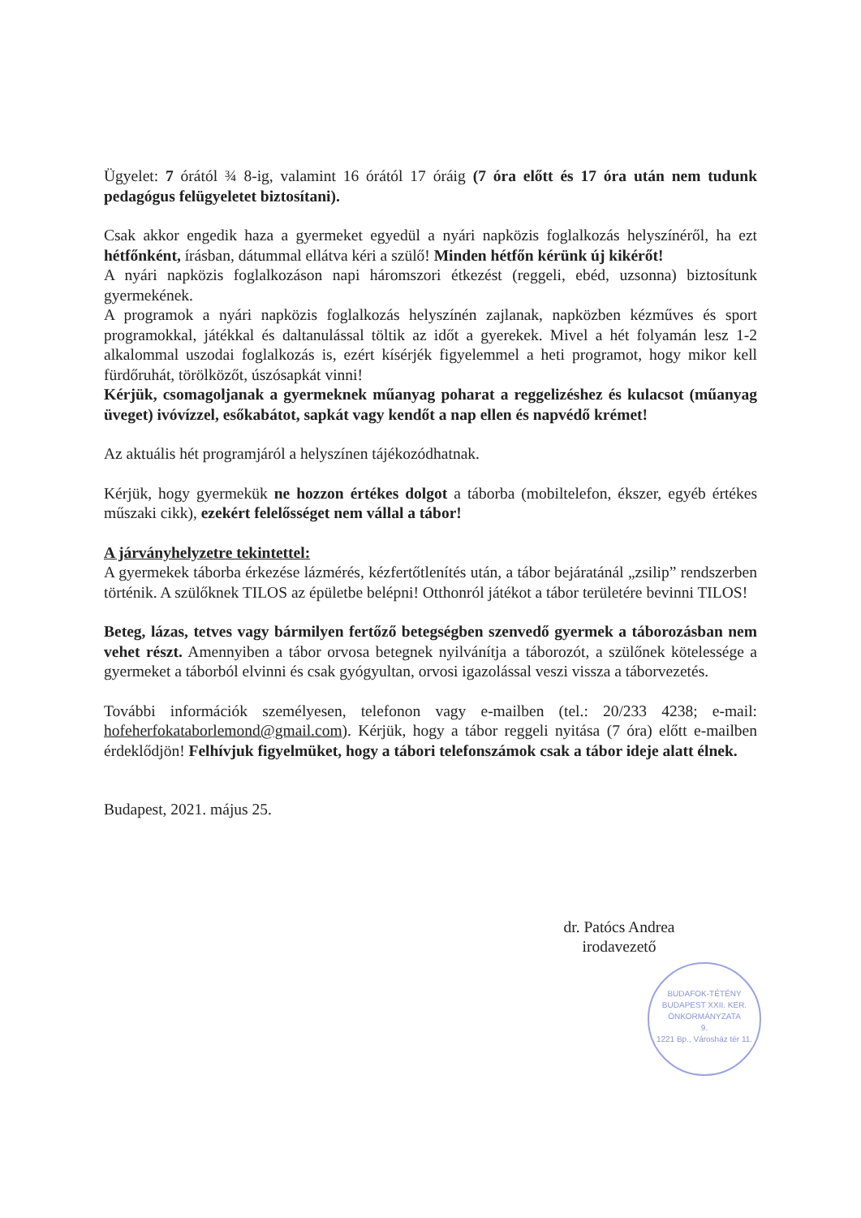Ügyelet: 7 órától ¾ 8-ig, valamint 16 órától 17 óráig (7 óra előtt és 17 óra után nem tudunk pedagógus felügyeletet biztosítani).
Csak akkor engedik haza a gyermeket egyedül a nyári napközis foglalkozás helyszínéről, ha ezt hétfőnként, írásban, dátummal ellátva kéri a szülő! Minden hétfőn kérünk új kikérőt!
A nyári napközis foglalkozáson napi háromszori étkezést (reggeli, ebéd, uzsonna) biztosítunk gyermekének.
A programok a nyári napközis foglalkozás helyszínén zajlanak, napközben kézműves és sport programokkal, játékkal és daltanulással töltik az időt a gyerekek. Mivel a hét folyamán lesz 1-2 alkalommal uszodai foglalkozás is, ezért kísérjék figyelemmel a heti programot, hogy mikor kell fürdőruhát, törölközőt, úszósapkát vinni!
Kérjük, csomagoljanak a gyermeknek műanyag poharat a reggelizéshez és kulacsot (műanyag üveget) ivóvízzel, esőkabátot, sapkát vagy kendőt a nap ellen és napvédő krémet!
Az aktuális hét programjáról a helyszínen tájékozódhatnak.
Kérjük, hogy gyermekük ne hozzon értékes dolgot a táborba (mobiltelefon, ékszer, egyéb értékes műszaki cikk), ezekért felelősséget nem vállal a tábor!
A járványhelyzetre tekintettel:
A gyermekek táborba érkezése lázmérés, kézfertőtlenítés után, a tábor bejáratánál „zsilip” rendszerben történik. A szülőknek TILOS az épületbe belépni! Otthonról játékot a tábor területére bevinni TILOS!
Beteg, lázas, tetves vagy bármilyen fertőző betegségben szenvedő gyermek a táborozásban nem vehet részt. Amennyiben a tábor orvosa betegnek nyilvánítja a táborozót, a szülőnek kötelessége a gyermeket a táborból elvinni és csak gyógyultan, orvosi igazolással veszi vissza a táborvezetés.
További információk személyesen, telefonon vagy e-mailben (tel.: 20/233 4238; e-mail: hofeherfokataborlemond@gmail.com). Kérjük, hogy a tábor reggeli nyitása (7 óra) előtt e-mailben érdeklődjön! Felhívjuk figyelmüket, hogy a tábori telefonszámok csak a tábor ideje alatt élnek.
Budapest, 2021. május 25.
dr. Patócs Andrea
irodavezető
BUDAFOK-TÉTÉNY BUDAPEST XXII. KER. ÖNKORMÁNYZATA
9.
1221 Bp., Városház tér 11.